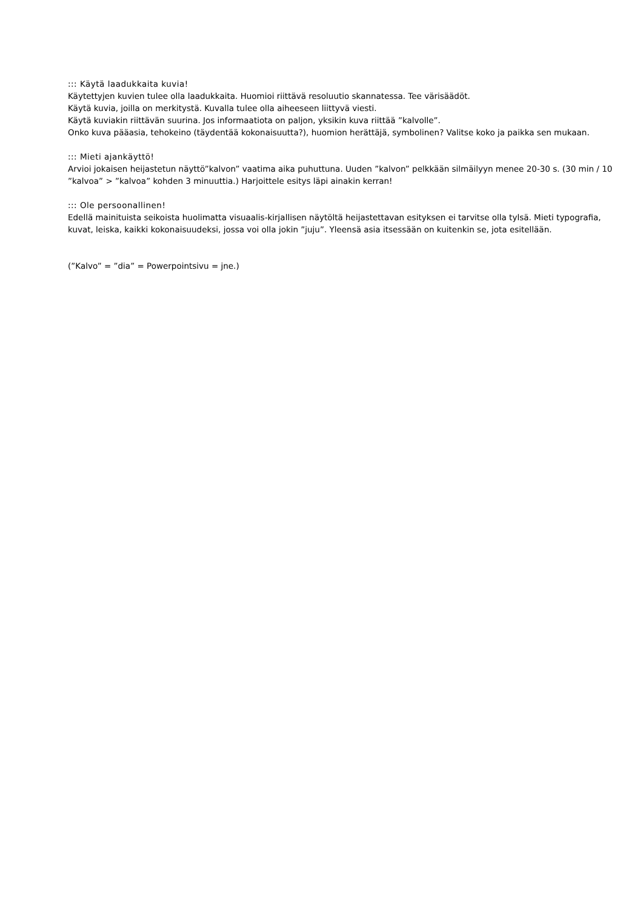::: Käytä laadukkaita kuvia!
Käytettyjen kuvien tulee olla laadukkaita. Huomioi riittävä resoluutio skannatessa. Tee värisäädöt.
Käytä kuvia, joilla on merkitystä. Kuvalla tulee olla aiheeseen liittyvä viesti.
Käytä kuviakin riittävän suurina. Jos informaatiota on paljon, yksikin kuva riittää ”kalvolle”.
Onko kuva pääasia, tehokeino (täydentää kokonaisuutta?), huomion herättäjä, symbolinen? Valitse koko ja paikka sen mukaan.
::: Mieti ajankäyttö!
Arvioi jokaisen heijastetun näyttö”kalvon” vaatima aika puhuttuna. Uuden ”kalvon” pelkkään silmäilyyn menee 20-30 s. (30 min / 10 ”kalvoa” > ”kalvoa” kohden 3 minuuttia.) Harjoittele esitys läpi ainakin kerran!
::: Ole persoonallinen!
Edellä mainituista seikoista huolimatta visuaalis-kirjallisen näytöltä heijastettavan esityksen ei tarvitse olla tylsä. Mieti typografia, kuvat, leiska, kaikki kokonaisuudeksi, jossa voi olla jokin ”juju”. Yleensä asia itsessään on kuitenkin se, jota esitellään.
(”Kalvo” = ”dia” = Powerpointsivu = jne.)